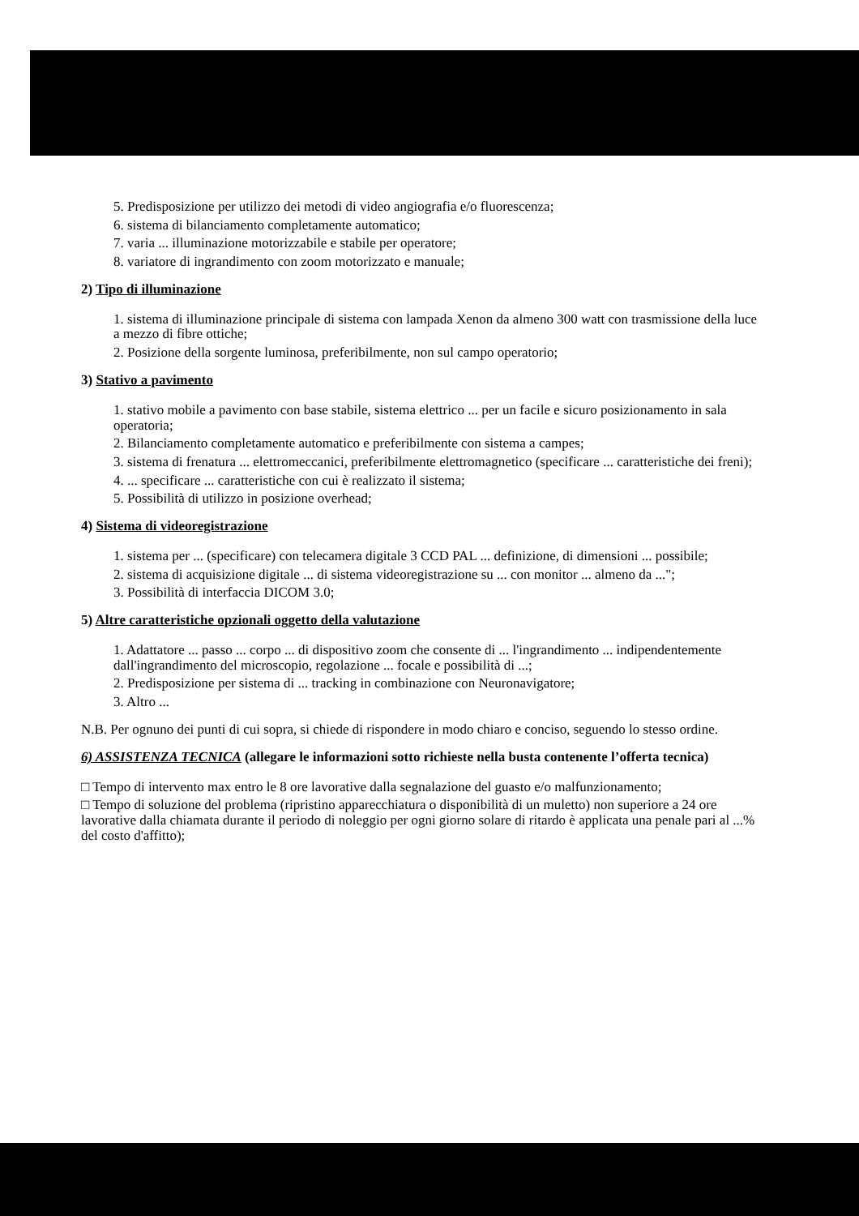5. Predisposizione per utilizzo dei metodi di video angiografia e/o fluorescenza;
6. sistema di bilanciamento completamente automatico;
7. varia ... illuminazione motorizzabile e stabile per operatore;
8. variatore di ingrandimento con zoom motorizzato e manuale;
2) Tipo di illuminazione
1. sistema di illuminazione principale di sistema con lampada Xenon da almeno 300 watt con trasmissione della luce a mezzo di fibre ottiche;
2. Posizione della sorgente luminosa, preferibilmente, non sul campo operatorio;
3) Stativo a pavimento
1. stativo mobile a pavimento con base stabile, sistema elettrico ... per un facile e sicuro posizionamento in sala operatoria;
2. Bilanciamento completamente automatico e preferibilmente con sistema a campes;
3. sistema di frenatura ... elettromeccanici, preferibilmente elettromagnetico (specificare ... caratteristiche dei freni);
4. ... specificare ... caratteristiche con cui è realizzato il sistema;
5. Possibilità di utilizzo in posizione overhead;
4) Sistema di videoregistrazione
1. sistema per ... (specificare) con telecamera digitale 3 CCD PAL ... definizione, di dimensioni ... possibile;
2. sistema di acquisizione digitale ... di sistema videoregistrazione su ... con monitor ... almeno da ...";
3. Possibilità di interfaccia DICOM 3.0;
5) Altre caratteristiche opzionali oggetto della valutazione
1. Adattatore ... passo ... corpo ... di dispositivo zoom che consente di ... l'ingrandimento ... indipendentemente dall'ingrandimento del microscopio, regolazione ... focale e possibilità di ...;
2. Predisposizione per sistema di ... tracking in combinazione con Neuronavigatore;
3. Altro ...
N.B. Per ognuno dei punti di cui sopra, si chiede di rispondere in modo chiaro e conciso, seguendo lo stesso ordine.
6) ASSISTENZA TECNICA (allegare le informazioni sotto richieste nella busta contenente l’offerta tecnica)
□ Tempo di intervento max entro le 8 ore lavorative dalla segnalazione del guasto e/o malfunzionamento;
□ Tempo di soluzione del problema (ripristino apparecchiatura o disponibilità di un muletto) non superiore a 24 ore lavorative dalla chiamata durante il periodo di noleggio per ogni giorno solare di ritardo è applicata una penale pari al ...% del costo d'affitto);